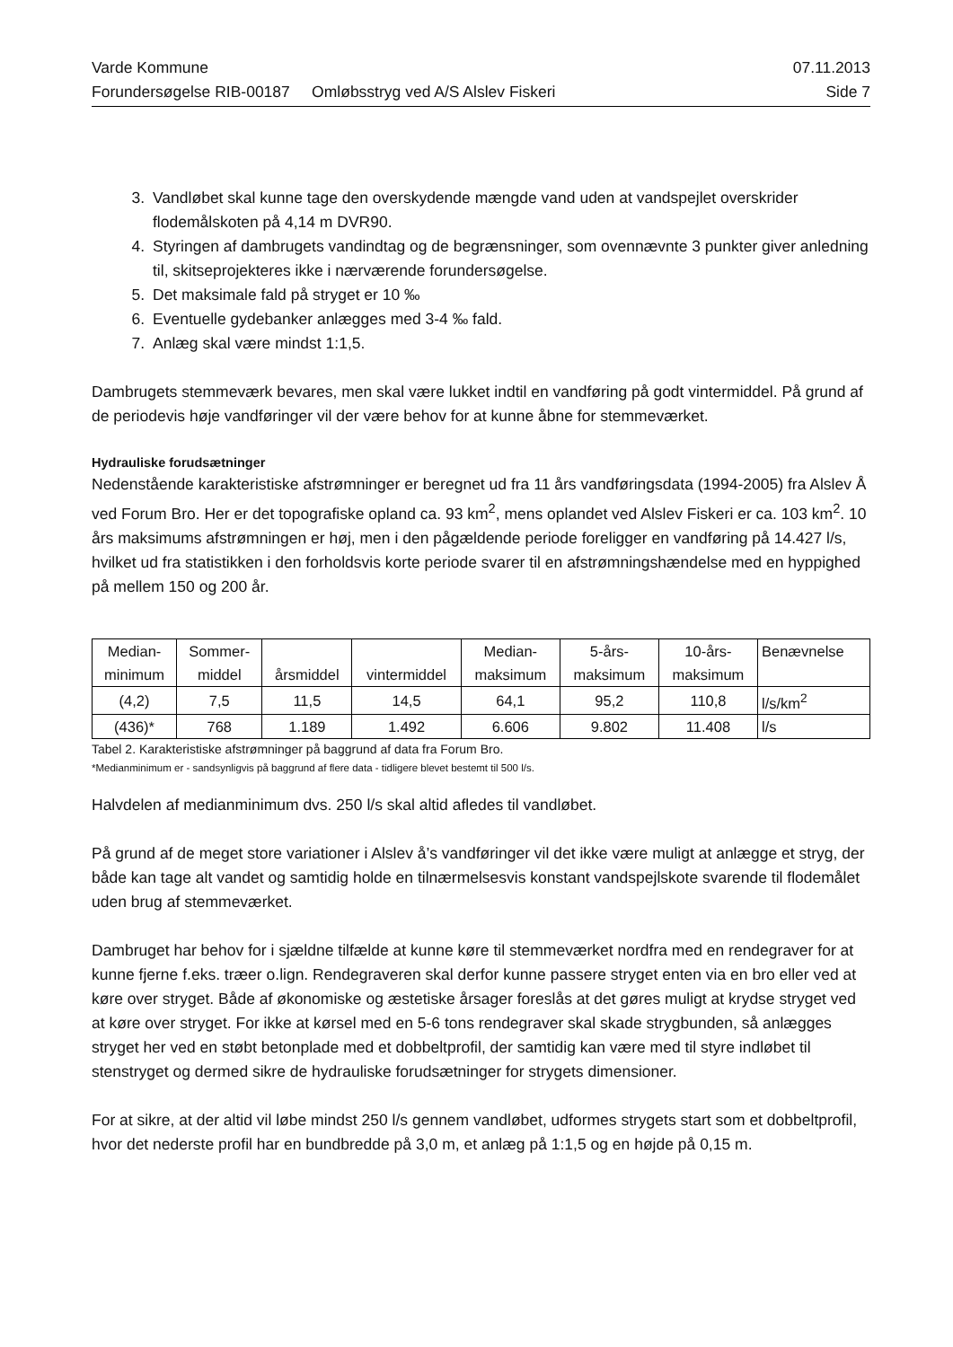Varde Kommune 07.11.2013
Forundersøgelse RIB-00187 Omløbsstryg ved A/S Alslev Fiskeri Side 7
3. Vandløbet skal kunne tage den overskydende mængde vand uden at vandspejlet overskrider flodemålskoten på 4,14 m DVR90.
4. Styringen af dambrugets vandindtag og de begrænsninger, som ovennævnte 3 punkter giver anledning til, skitseprojekteres ikke i nærværende forundersøgelse.
5. Det maksimale fald på stryget er 10 ‰
6. Eventuelle gydebanker anlægges med 3-4 ‰ fald.
7. Anlæg skal være mindst 1:1,5.
Dambrugets stemmeværk bevares, men skal være lukket indtil en vandføring på godt vintermiddel. På grund af de periodevis høje vandføringer vil der være behov for at kunne åbne for stemmeværket.
Hydrauliske forudsætninger
Nedenstående karakteristiske afstrømninger er beregnet ud fra 11 års vandføringsdata (1994-2005) fra Alslev Å ved Forum Bro. Her er det topografiske opland ca. 93 km<sup>2</sup>, mens oplandet ved Alslev Fiskeri er ca. 103 km<sup>2</sup>. 10 års maksimums afstrømningen er høj, men i den pågældende periode foreligger en vandføring på 14.427 l/s, hvilket ud fra statistikken i den forholdsvis korte periode svarer til en afstrømningshændelse med en hyppighed på mellem 150 og 200 år.
| Median- minimum | Sommer- middel | årsmiddel | vintermiddel | Median- maksimum | 5-års- maksimum | 10-års- maksimum | Benævnelse |
| (4,2) | 7,5 | 11,5 | 14,5 | 64,1 | 95,2 | 110,8 | l/s/km<sup>2</sup> |
| (436)* | 768 | 1.189 | 1.492 | 6.606 | 9.802 | 11.408 | l/s |
Tabel 2. Karakteristiske afstrømninger på baggrund af data fra Forum Bro.
*Medianminimum er - sandsynligvis på baggrund af flere data - tidligere blevet bestemt til 500 l/s.
Halvdelen af medianminimum dvs. 250 l/s skal altid afledes til vandløbet.
På grund af de meget store variationer i Alslev å’s vandføringer vil det ikke være muligt at anlægge et stryg, der både kan tage alt vandet og samtidig holde en tilnærmelsesvis konstant vandspejlskote svarende til flodemålet uden brug af stemmeværket.
Dambruget har behov for i sjældne tilfælde at kunne køre til stemmeværket nordfra med en rendegraver for at kunne fjerne f.eks. træer o.lign. Rendegraveren skal derfor kunne passere stryget enten via en bro eller ved at køre over stryget. Både af økonomiske og æstetiske årsager foreslås at det gøres muligt at krydse stryget ved at køre over stryget. For ikke at kørsel med en 5-6 tons rendegraver skal skade strygbunden, så anlægges stryget her ved en støbt betonplade med et dobbeltprofil, der samtidig kan være med til styre indløbet til stenstryget og dermed sikre de hydrauliske forudsætninger for strygets dimensioner.
For at sikre, at der altid vil løbe mindst 250 l/s gennem vandløbet, udformes strygets start som et dobbeltprofil, hvor det nederste profil har en bundbredde på 3,0 m, et anlæg på 1:1,5 og en højde på 0,15 m.